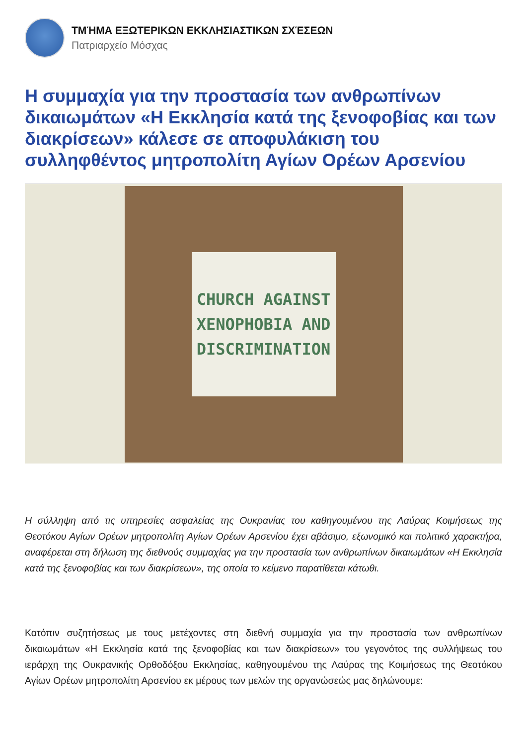ΤΜΉΜΑ ΕΞΩΤΕΡΙΚΩΝ ΕΚΚΛΗΣΙΑΣΤΙΚΩΝ ΣΧΈΣΕΩΝ
Πατριαρχείο Μόσχας
Η συμμαχία για την προστασία των ανθρωπίνων δικαιωμάτων «Η Εκκλησία κατά της ξενοφοβίας και των διακρίσεων» κάλεσε σε αποφυλάκιση του συλληφθέντος μητροπολίτη Αγίων Ορέων Αρσενίου
CHURCH AGAINST
XENOPHOBIA AND
DISCRIMINATION
Η σύλληψη από τις υπηρεσίες ασφαλείας της Ουκρανίας του καθηγουμένου της Λαύρας Κοιμήσεως της Θεοτόκου Αγίων Ορέων μητροπολίτη Αγίων Ορέων Αρσενίου έχει αβάσιμο, εξωνομικό και πολιτικό χαρακτήρα, αναφέρεται στη δήλωση της διεθνούς συμμαχίας για την προστασία των ανθρωπίνων δικαιωμάτων «Η Εκκλησία κατά της ξενοφοβίας και των διακρίσεων», της οποία το κείμενο παρατίθεται κάτωθι.
Κατόπιν συζητήσεως με τους μετέχοντες στη διεθνή συμμαχία για την προστασία των ανθρωπίνων δικαιωμάτων «Η Εκκλησία κατά της ξενοφοβίας και των διακρίσεων» του γεγονότος της συλλήψεως του ιεράρχη της Ουκρανικής Ορθοδόξου Εκκλησίας, καθηγουμένου της Λαύρας της Κοιμήσεως της Θεοτόκου Αγίων Ορέων μητροπολίτη Αρσενίου εκ μέρους των μελών της οργανώσεώς μας δηλώνουμε: